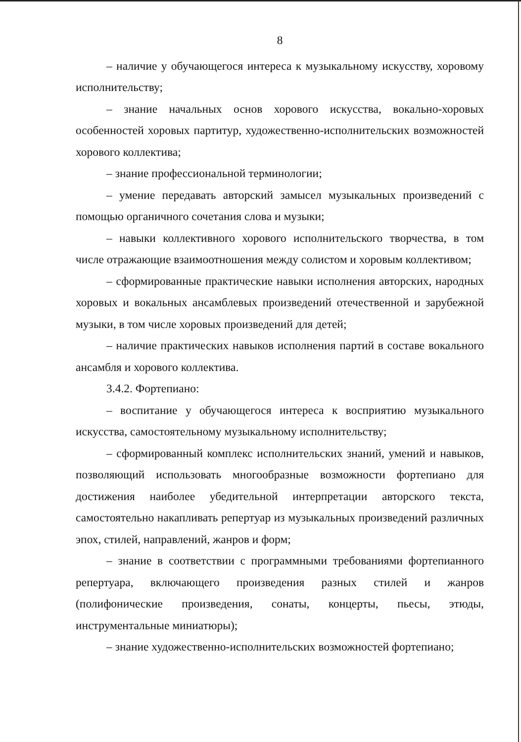8
– наличие у обучающегося интереса к музыкальному искусству, хоровому исполнительству;
– знание начальных основ хорового искусства, вокально-хоровых особенностей хоровых партитур, художественно-исполнительских возможностей хорового коллектива;
– знание профессиональной терминологии;
– умение передавать авторский замысел музыкальных произведений с помощью органичного сочетания слова и музыки;
– навыки коллективного хорового исполнительского творчества, в том числе отражающие взаимоотношения между солистом и хоровым коллективом;
– сформированные практические навыки исполнения авторских, народных хоровых и вокальных ансамблевых произведений отечественной и зарубежной музыки, в том числе хоровых произведений для детей;
– наличие практических навыков исполнения партий в составе вокального ансамбля и хорового коллектива.
3.4.2. Фортепиано:
– воспитание у обучающегося интереса к восприятию музыкального искусства, самостоятельному музыкальному исполнительству;
– сформированный комплекс исполнительских знаний, умений и навыков, позволяющий использовать многообразные возможности фортепиано для достижения наиболее убедительной интерпретации авторского текста, самостоятельно накапливать репертуар из музыкальных произведений различных эпох, стилей, направлений, жанров и форм;
– знание в соответствии с программными требованиями фортепианного репертуара, включающего произведения разных стилей и жанров (полифонические произведения, сонаты, концерты, пьесы, этюды, инструментальные миниатюры);
– знание художественно-исполнительских возможностей фортепиано;